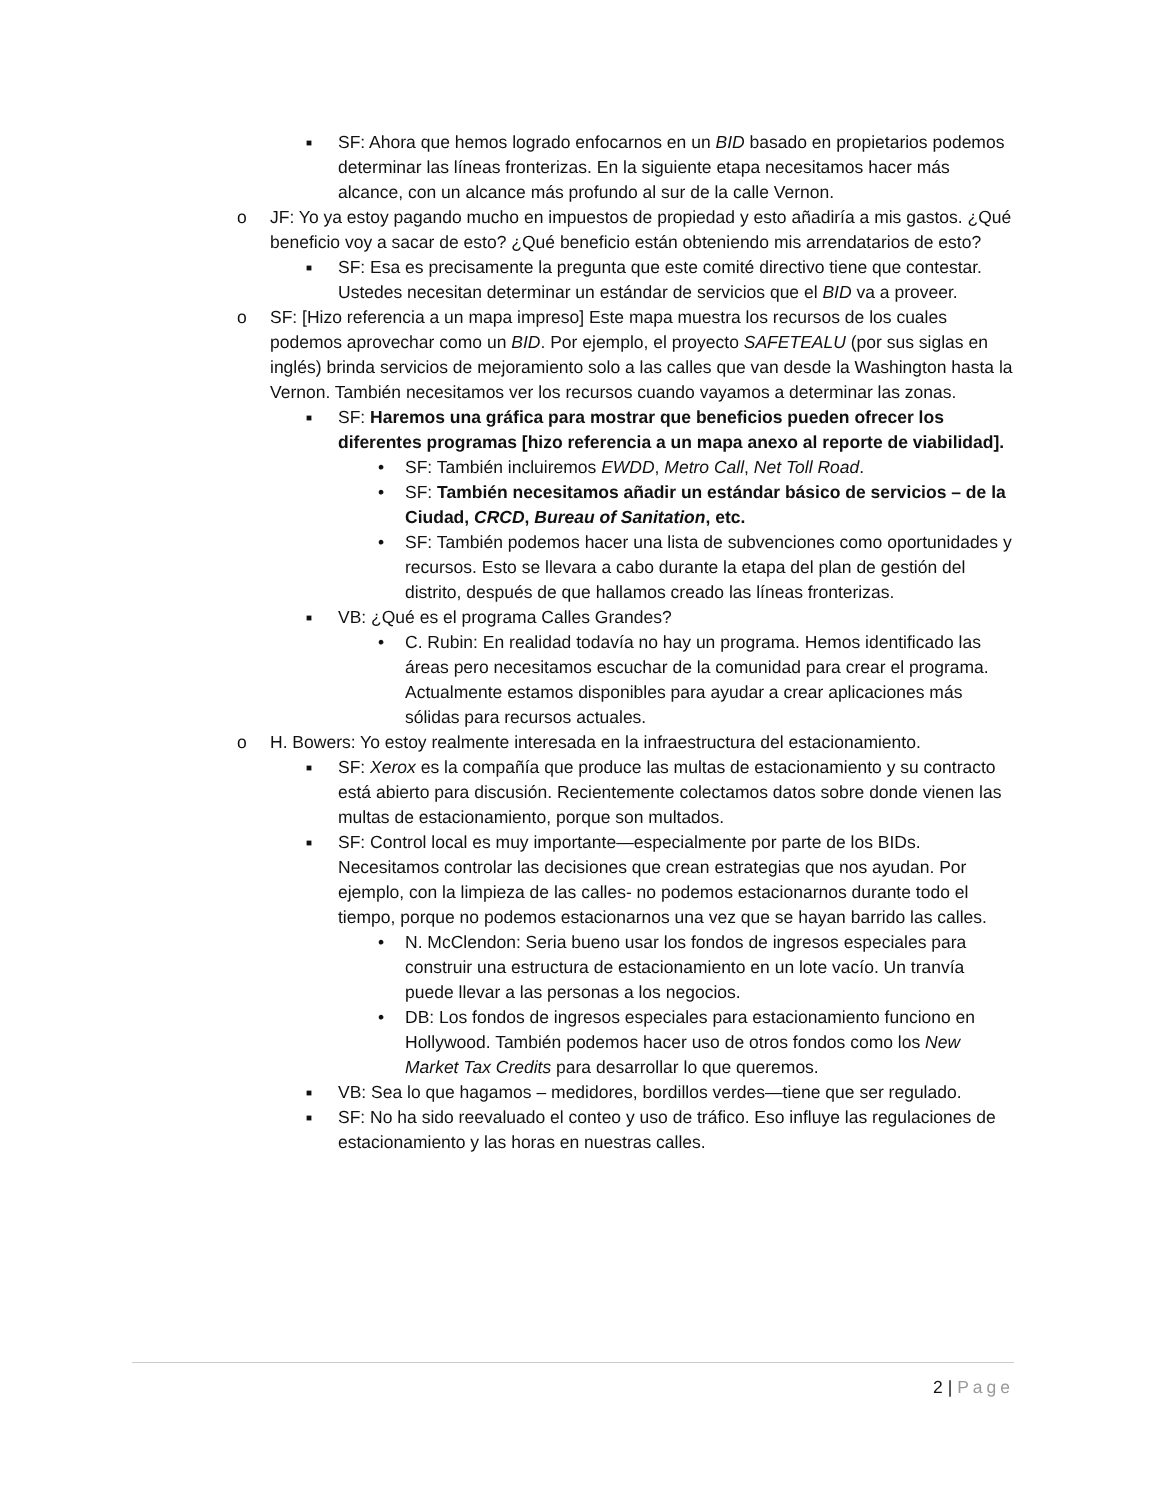■ SF: Ahora que hemos logrado enfocarnos en un BID basado en propietarios podemos determinar las líneas fronterizas. En la siguiente etapa necesitamos hacer más alcance, con un alcance más profundo al sur de la calle Vernon.
o JF: Yo ya estoy pagando mucho en impuestos de propiedad y esto añadiría a mis gastos. ¿Qué beneficio voy a sacar de esto? ¿Qué beneficio están obteniendo mis arrendatarios de esto?
■ SF: Esa es precisamente la pregunta que este comité directivo tiene que contestar. Ustedes necesitan determinar un estándar de servicios que el BID va a proveer.
o SF: [Hizo referencia a un mapa impreso] Este mapa muestra los recursos de los cuales podemos aprovechar como un BID. Por ejemplo, el proyecto SAFETEALU (por sus siglas en inglés) brinda servicios de mejoramiento solo a las calles que van desde la Washington hasta la Vernon. También necesitamos ver los recursos cuando vayamos a determinar las zonas.
■ SF: Haremos una gráfica para mostrar que beneficios pueden ofrecer los diferentes programas [hizo referencia a un mapa anexo al reporte de viabilidad].
• SF: También incluiremos EWDD, Metro Call, Net Toll Road.
• SF: También necesitamos añadir un estándar básico de servicios – de la Ciudad, CRCD, Bureau of Sanitation, etc.
• SF: También podemos hacer una lista de subvenciones como oportunidades y recursos. Esto se llevara a cabo durante la etapa del plan de gestión del distrito, después de que hallamos creado las líneas fronterizas.
■ VB: ¿Qué es el programa Calles Grandes?
• C. Rubin: En realidad todavía no hay un programa. Hemos identificado las áreas pero necesitamos escuchar de la comunidad para crear el programa. Actualmente estamos disponibles para ayudar a crear aplicaciones más sólidas para recursos actuales.
o H. Bowers: Yo estoy realmente interesada en la infraestructura del estacionamiento.
■ SF: Xerox es la compañía que produce las multas de estacionamiento y su contracto está abierto para discusión. Recientemente colectamos datos sobre donde vienen las multas de estacionamiento, porque son multados.
■ SF: Control local es muy importante—especialmente por parte de los BIDs. Necesitamos controlar las decisiones que crean estrategias que nos ayudan. Por ejemplo, con la limpieza de las calles- no podemos estacionarnos durante todo el tiempo, porque no podemos estacionarnos una vez que se hayan barrido las calles.
• N. McClendon: Seria bueno usar los fondos de ingresos especiales para construir una estructura de estacionamiento en un lote vacío. Un tranvía puede llevar a las personas a los negocios.
• DB: Los fondos de ingresos especiales para estacionamiento funciono en Hollywood. También podemos hacer uso de otros fondos como los New Market Tax Credits para desarrollar lo que queremos.
■ VB: Sea lo que hagamos – medidores, bordillos verdes—tiene que ser regulado.
■ SF: No ha sido reevaluado el conteo y uso de tráfico. Eso influye las regulaciones de estacionamiento y las horas en nuestras calles.
2 | Page